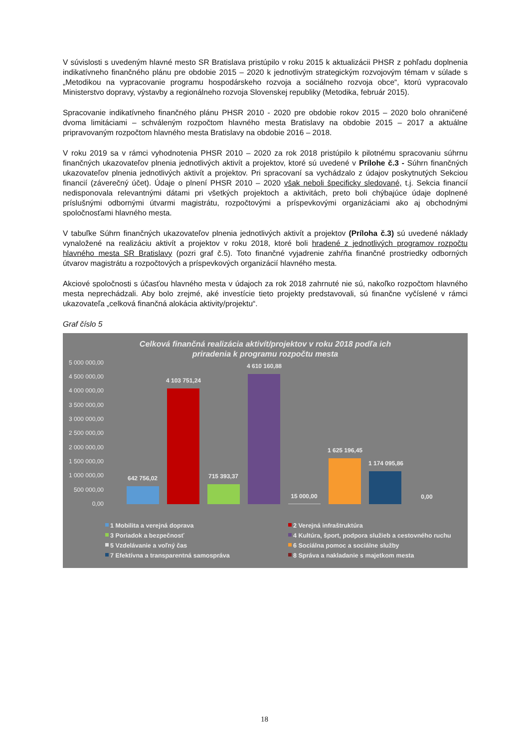V súvislosti s uvedeným hlavné mesto SR Bratislava pristúpilo v roku 2015 k aktualizácii PHSR z pohľadu doplnenia indikatívneho finančného plánu pre obdobie 2015 – 2020 k jednotlivým strategickým rozvojovým témam v súlade s „Metodikou na vypracovanie programu hospodárskeho rozvoja a sociálneho rozvoja obce“, ktorú vypracovalo Ministerstvo dopravy, výstavby a regionálneho rozvoja Slovenskej republiky (Metodika, február 2015).
Spracovanie indikatívneho finančného plánu PHSR 2010 - 2020 pre obdobie rokov 2015 – 2020 bolo ohraničené dvoma limitáciami – schváleným rozpočtom hlavného mesta Bratislavy na obdobie 2015 – 2017 a aktuálne pripravovaným rozpočtom hlavného mesta Bratislavy na obdobie 2016 – 2018.
V roku 2019 sa v rámci vyhodnotenia PHSR 2010 – 2020 za rok 2018 pristúpilo k pilotnému spracovaniu súhrnu finančných ukazovateľov plnenia jednotlivých aktivít a projektov, ktoré sú uvedené v Prílohe č.3 - Súhrn finančných ukazovateľov plnenia jednotlivých aktivít a projektov. Pri spracovaní sa vychádzalo z údajov poskytnutých Sekciou financií (záverečný účet). Údaje o plnení PHSR 2010 – 2020 však neboli špecificky sledované, t.j. Sekcia financií nedisponovala relevantnými dátami pri všetkých projektoch a aktivitách, preto boli chýbajúce údaje doplnené príslušnými odbornými útvarmi magistrátu, rozpočtovými a príspevkovými organizáciami ako aj obchodnými spoločnosťami hlavného mesta.
V tabuľke Súhrn finančných ukazovateľov plnenia jednotlivých aktivít a projektov (Príloha č.3) sú uvedené náklady vynaložené na realizáciu aktivít a projektov v roku 2018, ktoré boli hradené z jednotlivých programov rozpočtu hlavného mesta SR Bratislavy (pozri graf č.5). Toto finančné vyjadrenie zahŕňa finančné prostriedky odborných útvarov magistrátu a rozpočtových a príspevkových organizácií hlavného mesta.
Akciové spoločnosti s účasťou hlavného mesta v údajoch za rok 2018 zahrnuté nie sú, nakoľko rozpočtom hlavného mesta neprechádzali. Aby bolo zrejmé, aké investície tieto projekty predstavovali, sú finančne vyčíslené v rámci ukazovateľa „celková finančná alokácia aktivity/projektu“.
Graf číslo 5
Celková finančná realizácia aktivít/projektov v roku 2018 podľa ich
priradenia k programu rozpočtu mesta
5 000 000,00
4 500 000,00
4 000 000,00
3 500 000,00
3 000 000,00
2 500 000,00
2 000 000,00
1 500 000,00
1 000 000,00
500 000,00
0,00
642 756,02
4 103 751,24
715 393,37
4 610 160,88
15 000,00
1 625 196,45
1 174 095,86
0,00
1 Mobilita a verejná doprava
2 Verejná infraštruktúra
3 Poriadok a bezpečnosť
4 Kultúra, šport, podpora služieb a cestovného ruchu
5 Vzdelávanie a voľný čas
6 Sociálna pomoc a sociálne služby
7 Efektívna a transparentná samospráva
8 Správa a nakladanie s majetkom mesta
18